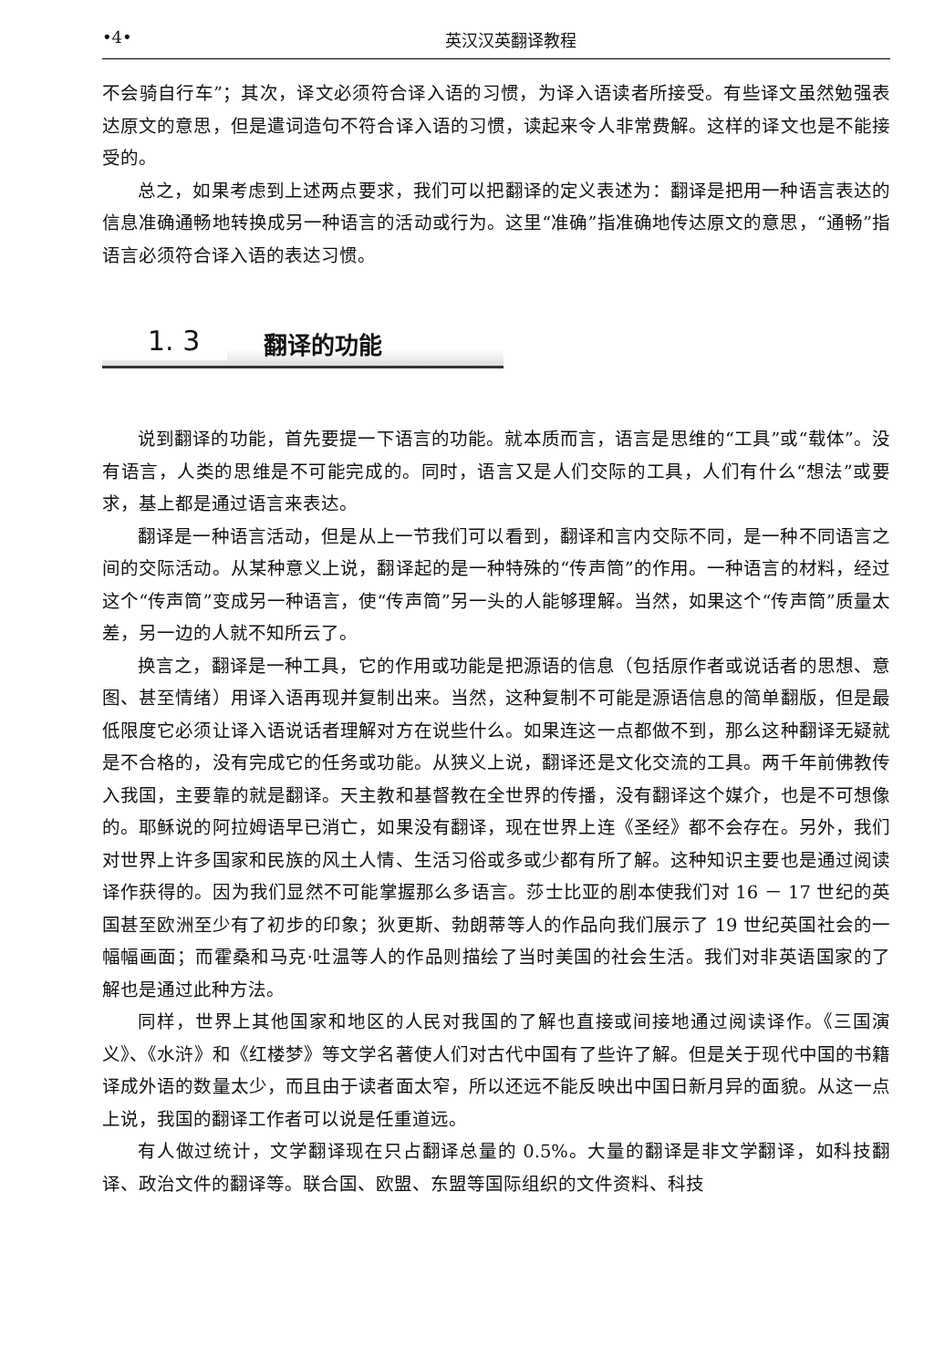•4• 英汉汉英翻译教程
不会骑自行车”；其次，译文必须符合译入语的习惯，为译入语读者所接受。有些译文虽然勉强表达原文的意思，但是遣词造句不符合译入语的习惯，读起来令人非常费解。这样的译文也是不能接受的。
总之，如果考虑到上述两点要求，我们可以把翻译的定义表述为：翻译是把用一种语言表达的信息准确通畅地转换成另一种语言的活动或行为。这里“准确”指准确地传达原文的意思，“通畅”指语言必须符合译入语的表达习惯。
1. 3 翻译的功能
说到翻译的功能，首先要提一下语言的功能。就本质而言，语言是思维的“工具”或“载体”。没有语言，人类的思维是不可能完成的。同时，语言又是人们交际的工具，人们有什么“想法”或要求，基上都是通过语言来表达。
翻译是一种语言活动，但是从上一节我们可以看到，翻译和言内交际不同，是一种不同语言之间的交际活动。从某种意义上说，翻译起的是一种特殊的“传声筒”的作用。一种语言的材料，经过这个“传声筒”变成另一种语言，使“传声筒”另一头的人能够理解。当然，如果这个“传声筒”质量太差，另一边的人就不知所云了。
换言之，翻译是一种工具，它的作用或功能是把源语的信息（包括原作者或说话者的思想、意图、甚至情绪）用译入语再现并复制出来。当然，这种复制不可能是源语信息的简单翻版，但是最低限度它必须让译入语说话者理解对方在说些什么。如果连这一点都做不到，那么这种翻译无疑就是不合格的，没有完成它的任务或功能。从狭义上说，翻译还是文化交流的工具。两千年前佛教传入我国，主要靠的就是翻译。天主教和基督教在全世界的传播，没有翻译这个媒介，也是不可想像的。耶稣说的阿拉姆语早已消亡，如果没有翻译，现在世界上连《圣经》都不会存在。另外，我们对世界上许多国家和民族的风土人情、生活习俗或多或少都有所了解。这种知识主要也是通过阅读译作获得的。因为我们显然不可能掌握那么多语言。莎士比亚的剧本使我们对 16 － 17 世纪的英国甚至欧洲至少有了初步的印象；狄更斯、勃朗蒂等人的作品向我们展示了 19 世纪英国社会的一幅幅画面；而霍桑和马克·吐温等人的作品则描绘了当时美国的社会生活。我们对非英语国家的了解也是通过此种方法。
同样，世界上其他国家和地区的人民对我国的了解也直接或间接地通过阅读译作。《三国演义》、《水浒》和《红楼梦》等文学名著使人们对古代中国有了些许了解。但是关于现代中国的书籍译成外语的数量太少，而且由于读者面太窄，所以还远不能反映出中国日新月异的面貌。从这一点上说，我国的翻译工作者可以说是任重道远。
有人做过统计，文学翻译现在只占翻译总量的 0.5%。大量的翻译是非文学翻译，如科技翻译、政治文件的翻译等。联合国、欧盟、东盟等国际组织的文件资料、科技